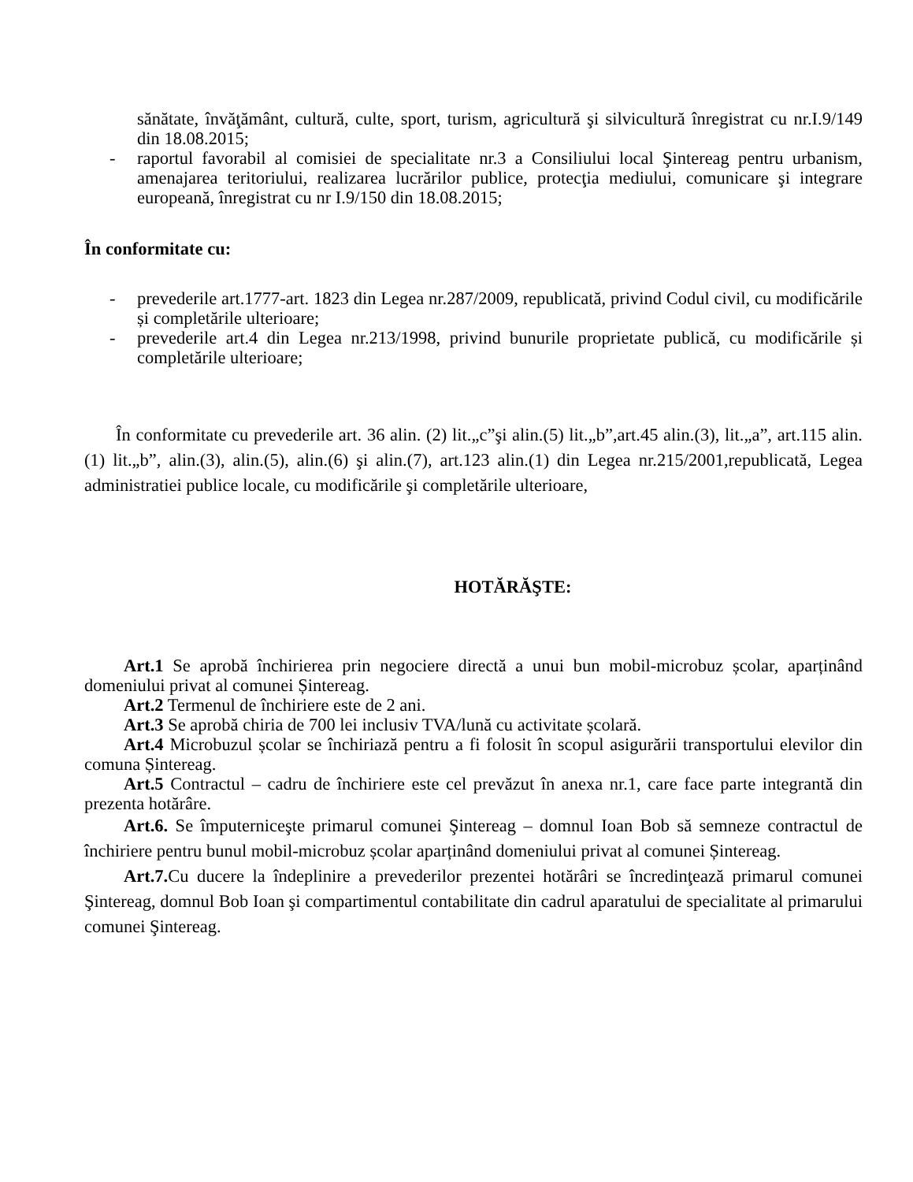sănătate, învăţământ, cultură, culte, sport, turism, agricultură şi silvicultură înregistrat cu nr.I.9/149 din 18.08.2015;
- raportul favorabil al comisiei de specialitate nr.3 a Consiliului local Şintereag pentru urbanism, amenajarea teritoriului, realizarea lucrărilor publice, protecţia mediului, comunicare şi integrare europeană, înregistrat cu nr I.9/150 din 18.08.2015;
În conformitate cu:
- prevederile art.1777-art. 1823 din Legea nr.287/2009, republicată, privind Codul civil, cu modificările și completările ulterioare;
- prevederile art.4 din Legea nr.213/1998, privind bunurile proprietate publică, cu modificările și completările ulterioare;
În conformitate cu prevederile art. 36 alin. (2) lit.„c”şi alin.(5) lit.„b”,art.45 alin.(3), lit.„a”, art.115 alin. (1) lit.„b”, alin.(3), alin.(5), alin.(6) şi alin.(7), art.123 alin.(1) din Legea nr.215/2001,republicată, Legea administratiei publice locale, cu modificările şi completările ulterioare,
HOTĂRĂŞTE:
Art.1 Se aprobă închirierea prin negociere directă a unui bun mobil-microbuz școlar, aparținând domeniului privat al comunei Șintereag.
Art.2 Termenul de închiriere este de 2 ani.
Art.3 Se aprobă chiria de 700 lei inclusiv TVA/lună cu activitate școlară.
Art.4 Microbuzul școlar se închiriază pentru a fi folosit în scopul asigurării transportului elevilor din comuna Șintereag.
Art.5 Contractul – cadru de închiriere este cel prevăzut în anexa nr.1, care face parte integrantă din prezenta hotărâre.
Art.6. Se împuterniceşte primarul comunei Şintereag – domnul Ioan Bob să semneze contractul de închiriere pentru bunul mobil-microbuz școlar aparținând domeniului privat al comunei Șintereag.
Art.7. Cu ducere la îndeplinire a prevederilor prezentei hotărâri se încredinţează primarul comunei Şintereag, domnul Bob Ioan şi compartimentul contabilitate din cadrul aparatului de specialitate al primarului comunei Şintereag.